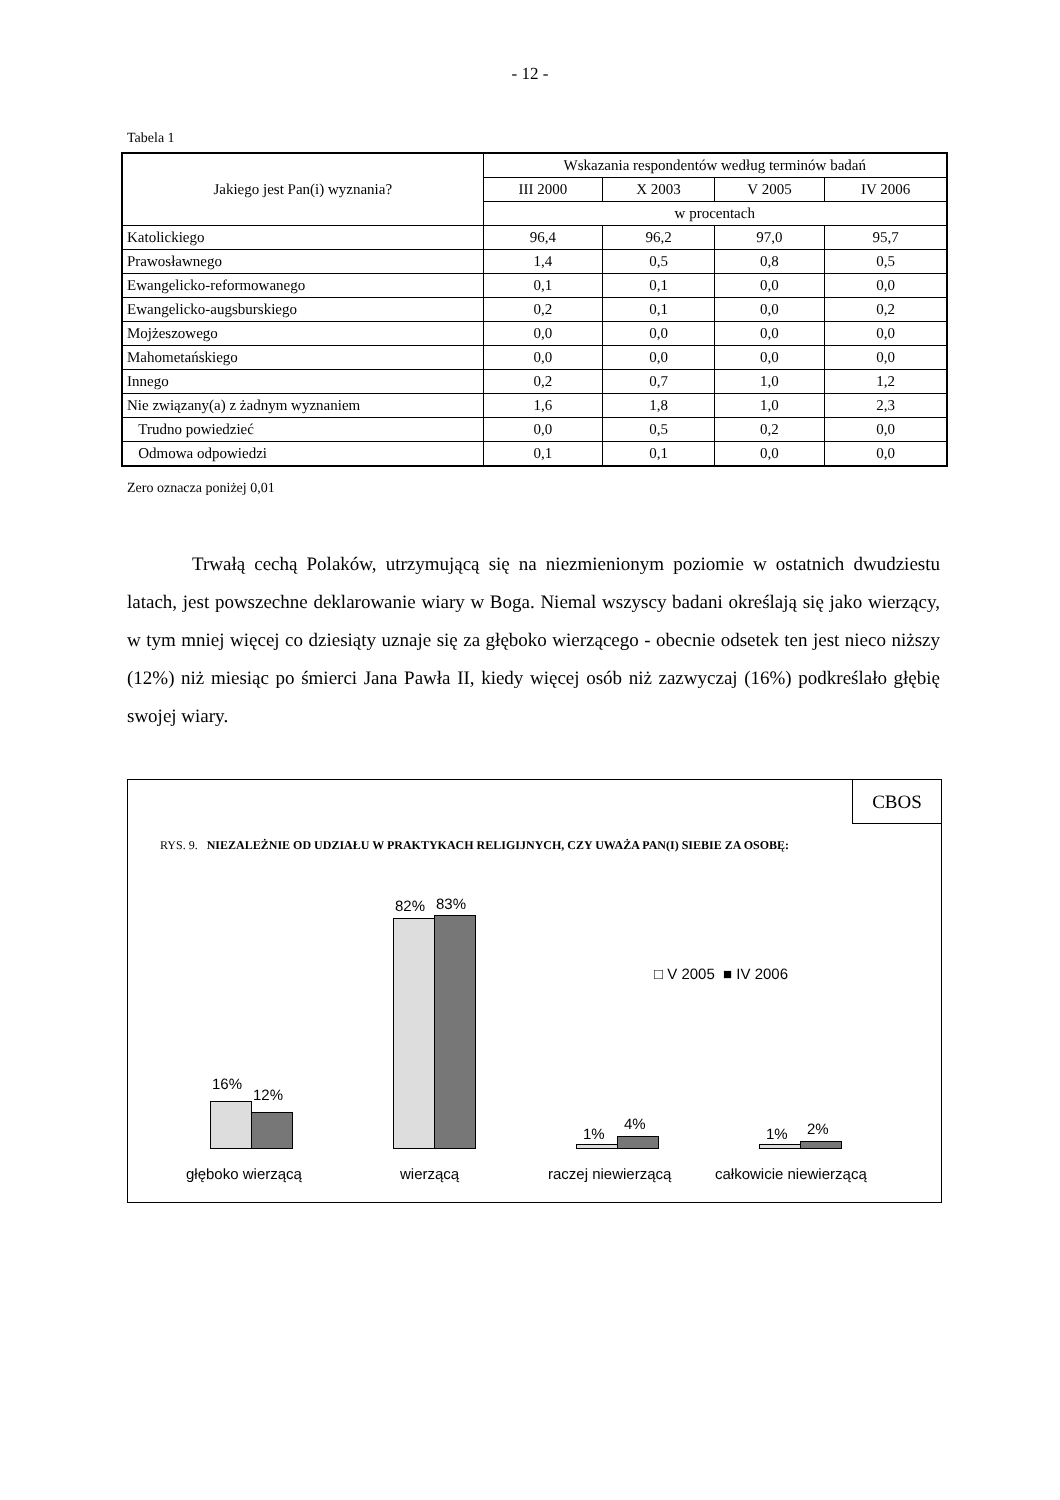- 12 -
Tabela 1
| Jakiego jest Pan(i) wyznania? | Wskazania respondentów według terminów badań | | | |
| --- | --- | --- | --- | --- |
| | III 2000 | X 2003 | V 2005 | IV 2006 |
| | w procentach | | | |
| Katolickiego | 96,4 | 96,2 | 97,0 | 95,7 |
| Prawosławnego | 1,4 | 0,5 | 0,8 | 0,5 |
| Ewangelicko-reformowanego | 0,1 | 0,1 | 0,0 | 0,0 |
| Ewangelicko-augsburskiego | 0,2 | 0,1 | 0,0 | 0,2 |
| Mojżeszowego | 0,0 | 0,0 | 0,0 | 0,0 |
| Mahometańskiego | 0,0 | 0,0 | 0,0 | 0,0 |
| Innego | 0,2 | 0,7 | 1,0 | 1,2 |
| Nie związany(a) z żadnym wyznaniem | 1,6 | 1,8 | 1,0 | 2,3 |
| Trudno powiedzieć | 0,0 | 0,5 | 0,2 | 0,0 |
| Odmowa odpowiedzi | 0,1 | 0,1 | 0,0 | 0,0 |
Zero oznacza poniżej 0,01
Trwałą cechą Polaków, utrzymującą się na niezmienionym poziomie w ostatnich dwudziestu latach, jest powszechne deklarowanie wiary w Boga. Niemal wszyscy badani określają się jako wierzący, w tym mniej więcej co dziesiąty uznaje się za głęboko wierzącego - obecnie odsetek ten jest nieco niższy (12%) niż miesiąc po śmierci Jana Pawła II, kiedy więcej osób niż zazwyczaj (16%) podkreślało głębię swojej wiary.
CBOS
RYS. 9. NIEZALEŻNIE OD UDZIAŁU W PRAKTYKACH RELIGIJNYCH, CZY UWAŻA PAN(I) SIEBIE ZA OSOBĘ:
□ V 2005 ■ IV 2006
16%
12%
82% 83%
1%
4%
1% 2%
głęboko wierzącą wierzącą raczej niewierzącą całkowicie niewierzącą